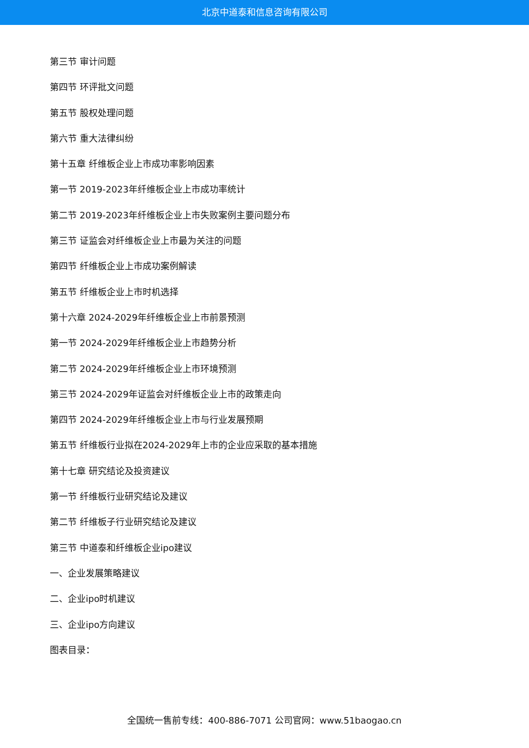北京中道泰和信息咨询有限公司
第三节 审计问题
第四节 环评批文问题
第五节 股权处理问题
第六节 重大法律纠纷
第十五章 纤维板企业上市成功率影响因素
第一节 2019-2023年纤维板企业上市成功率统计
第二节 2019-2023年纤维板企业上市失败案例主要问题分布
第三节 证监会对纤维板企业上市最为关注的问题
第四节 纤维板企业上市成功案例解读
第五节 纤维板企业上市时机选择
第十六章 2024-2029年纤维板企业上市前景预测
第一节 2024-2029年纤维板企业上市趋势分析
第二节 2024-2029年纤维板企业上市环境预测
第三节 2024-2029年证监会对纤维板企业上市的政策走向
第四节 2024-2029年纤维板企业上市与行业发展预期
第五节 纤维板行业拟在2024-2029年上市的企业应采取的基本措施
第十七章 研究结论及投资建议
第一节 纤维板行业研究结论及建议
第二节 纤维板子行业研究结论及建议
第三节 中道泰和纤维板企业ipo建议
一、企业发展策略建议
二、企业ipo时机建议
三、企业ipo方向建议
图表目录：
全国统一售前专线：400-886-7071 公司官网：www.51baogao.cn